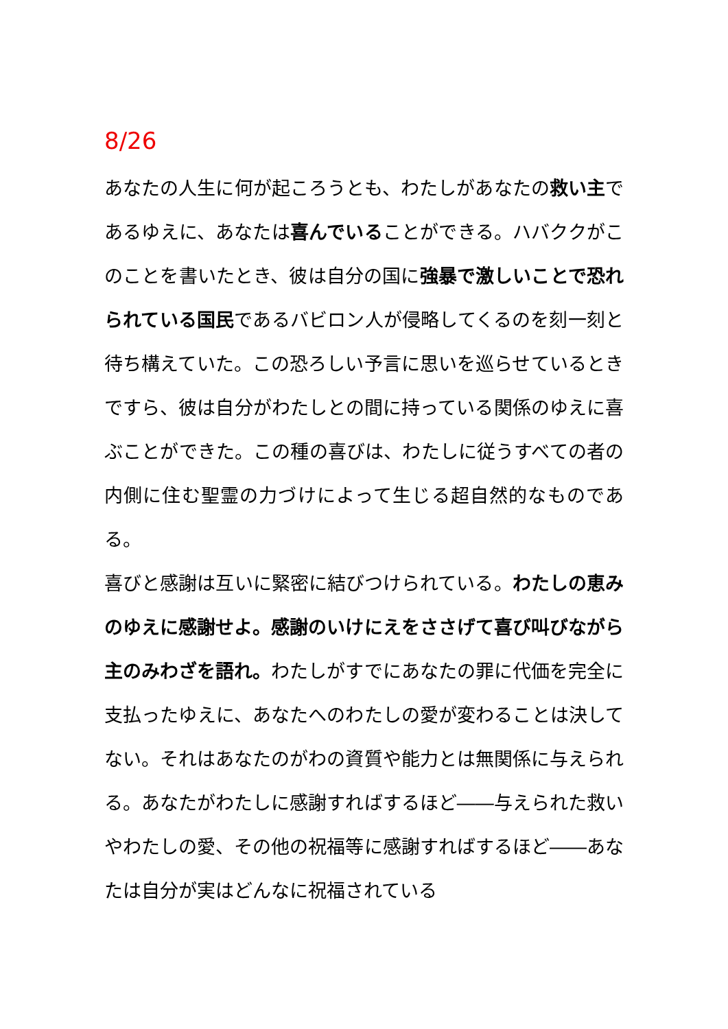8/26
あなたの人生に何が起ころうとも、わたしがあなたの救い主であるゆえに、あなたは喜んでいることができる。ハバククがこのことを書いたとき、彼は自分の国に強暴で激しいことで恐れられている国民であるバビロン人が侵略してくるのを刻一刻と待ち構えていた。この恐ろしい予言に思いを巡らせているときですら、彼は自分がわたしとの間に持っている関係のゆえに喜ぶことができた。この種の喜びは、わたしに従うすべての者の内側に住む聖霊の力づけによって生じる超自然的なものである。
喜びと感謝は互いに緊密に結びつけられている。わたしの恵みのゆえに感謝せよ。感謝のいけにえをささげて喜び叫びながら主のみわざを語れ。わたしがすでにあなたの罪に代価を完全に支払ったゆえに、あなたへのわたしの愛が変わることは決してない。それはあなたのがわの資質や能力とは無関係に与えられる。あなたがわたしに感謝すればするほど――与えられた救いやわたしの愛、その他の祝福等に感謝すればするほど――あなたは自分が実はどんなに祝福されている